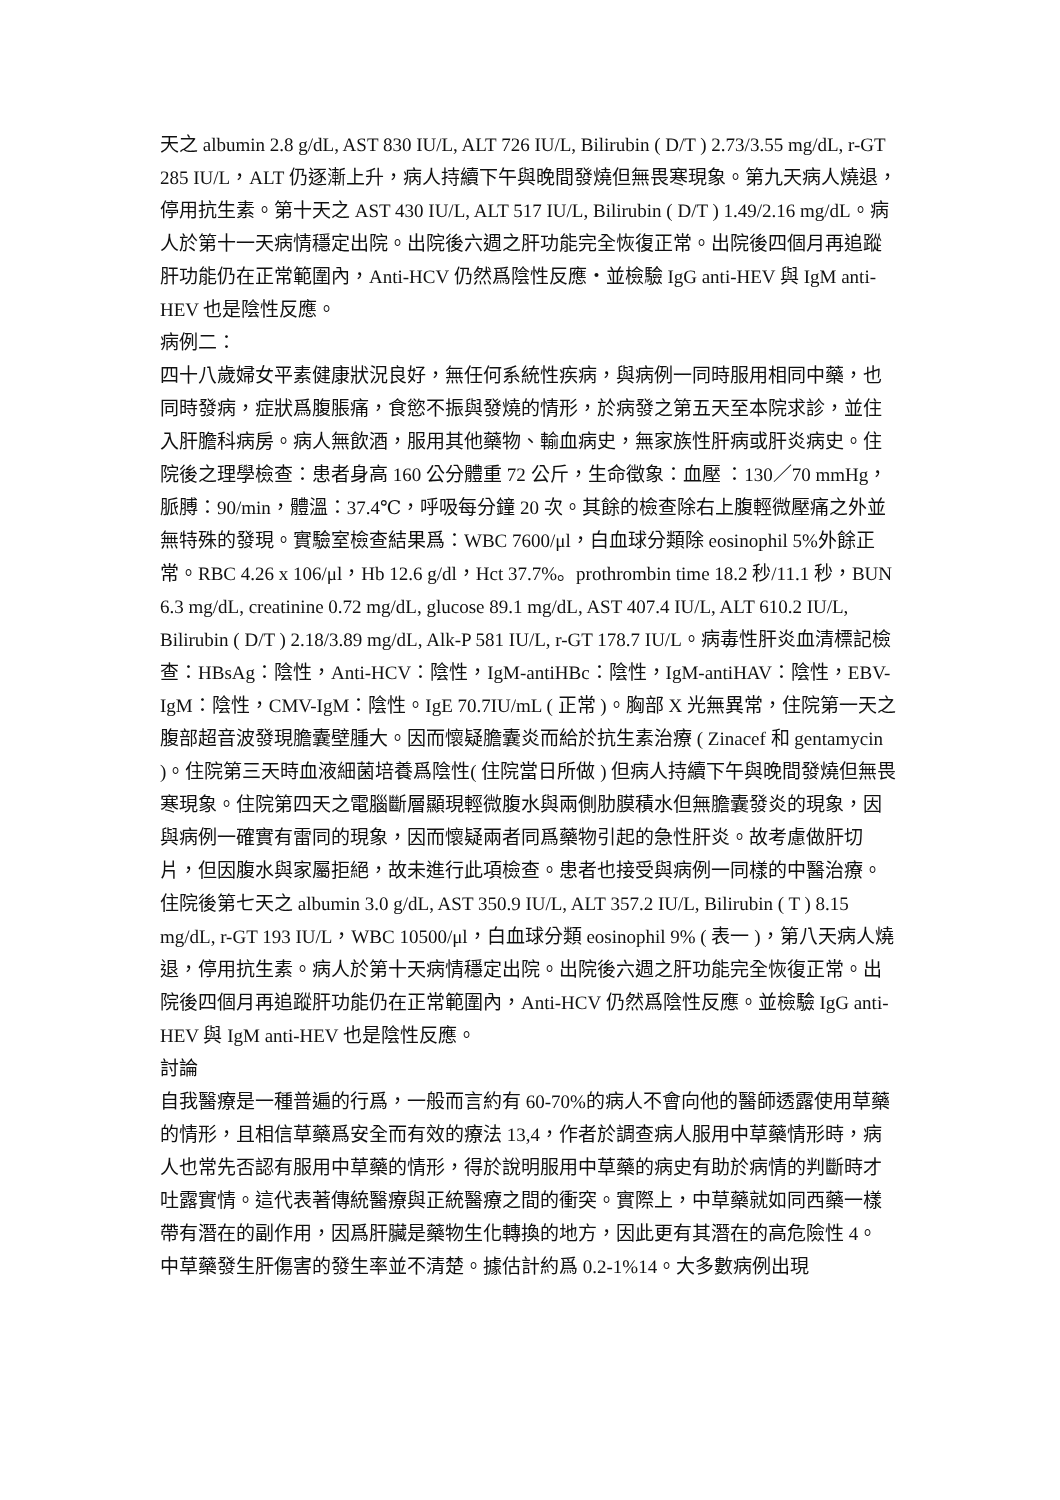天之 albumin 2.8 g/dL, AST 830 IU/L, ALT 726 IU/L, Bilirubin ( D/T ) 2.73/3.55 mg/dL, r-GT 285 IU/L，ALT 仍逐漸上升，病人持續下午與晚間發燒但無畏寒現象。第九天病人燒退，停用抗生素。第十天之 AST 430 IU/L, ALT 517 IU/L, Bilirubin ( D/T ) 1.49/2.16 mg/dL。病人於第十一天病情穩定出院。出院後六週之肝功能完全恢復正常。出院後四個月再追蹤肝功能仍在正常範圍內，Anti-HCV 仍然爲陰性反應・並檢驗 IgG anti-HEV 與 IgM anti-HEV 也是陰性反應。
病例二：
四十八歲婦女平素健康狀況良好，無任何系統性疾病，與病例一同時服用相同中藥，也同時發病，症狀爲腹脹痛，食慾不振與發燒的情形，於病發之第五天至本院求診，並住入肝膽科病房。病人無飲酒，服用其他藥物、輸血病史，無家族性肝病或肝炎病史。住院後之理學檢查：患者身高 160 公分體重 72 公斤，生命徵象：血壓 ：130／70 mmHg，脈膊：90/min，體溫：37.4℃，呼吸每分鐘 20 次。其餘的檢查除右上腹輕微壓痛之外並無特殊的發現。實驗室檢查結果爲：WBC 7600/μl，白血球分類除 eosinophil 5%外餘正常。RBC 4.26 x 106/μl，Hb 12.6 g/dl，Hct 37.7%。prothrombin time 18.2 秒/11.1 秒，BUN 6.3 mg/dL, creatinine 0.72 mg/dL, glucose 89.1 mg/dL, AST 407.4 IU/L, ALT 610.2 IU/L, Bilirubin ( D/T ) 2.18/3.89 mg/dL, Alk-P 581 IU/L, r-GT 178.7 IU/L。病毒性肝炎血清標記檢查：HBsAg：陰性，Anti-HCV：陰性，IgM-antiHBc：陰性，IgM-antiHAV：陰性，EBV-IgM：陰性，CMV-IgM：陰性。IgE 70.7IU/mL ( 正常 )。胸部 X 光無異常，住院第一天之腹部超音波發現膽囊壁腫大。因而懷疑膽囊炎而給於抗生素治療 ( Zinacef 和 gentamycin )。住院第三天時血液細菌培養爲陰性( 住院當日所做 ) 但病人持續下午與晚間發燒但無畏寒現象。住院第四天之電腦斷層顯現輕微腹水與兩側肋膜積水但無膽囊發炎的現象，因與病例一確實有雷同的現象，因而懷疑兩者同爲藥物引起的急性肝炎。故考慮做肝切片，但因腹水與家屬拒絕，故未進行此項檢查。患者也接受與病例一同樣的中醫治療。住院後第七天之 albumin 3.0 g/dL, AST 350.9 IU/L, ALT 357.2 IU/L, Bilirubin ( T ) 8.15 mg/dL, r-GT 193 IU/L，WBC 10500/μl，白血球分類 eosinophil 9% ( 表一 )，第八天病人燒退，停用抗生素。病人於第十天病情穩定出院。出院後六週之肝功能完全恢復正常。出院後四個月再追蹤肝功能仍在正常範圍內，Anti-HCV 仍然爲陰性反應。並檢驗 IgG anti-HEV 與 IgM anti-HEV 也是陰性反應。
討論
自我醫療是一種普遍的行爲，一般而言約有 60-70%的病人不會向他的醫師透露使用草藥的情形，且相信草藥爲安全而有效的療法 13,4，作者於調查病人服用中草藥情形時，病人也常先否認有服用中草藥的情形，得於說明服用中草藥的病史有助於病情的判斷時才吐露實情。這代表著傳統醫療與正統醫療之間的衝突。實際上，中草藥就如同西藥一樣帶有潛在的副作用，因爲肝臟是藥物生化轉換的地方，因此更有其潛在的高危險性 4。
中草藥發生肝傷害的發生率並不清楚。據估計約爲 0.2-1%14。大多數病例出現